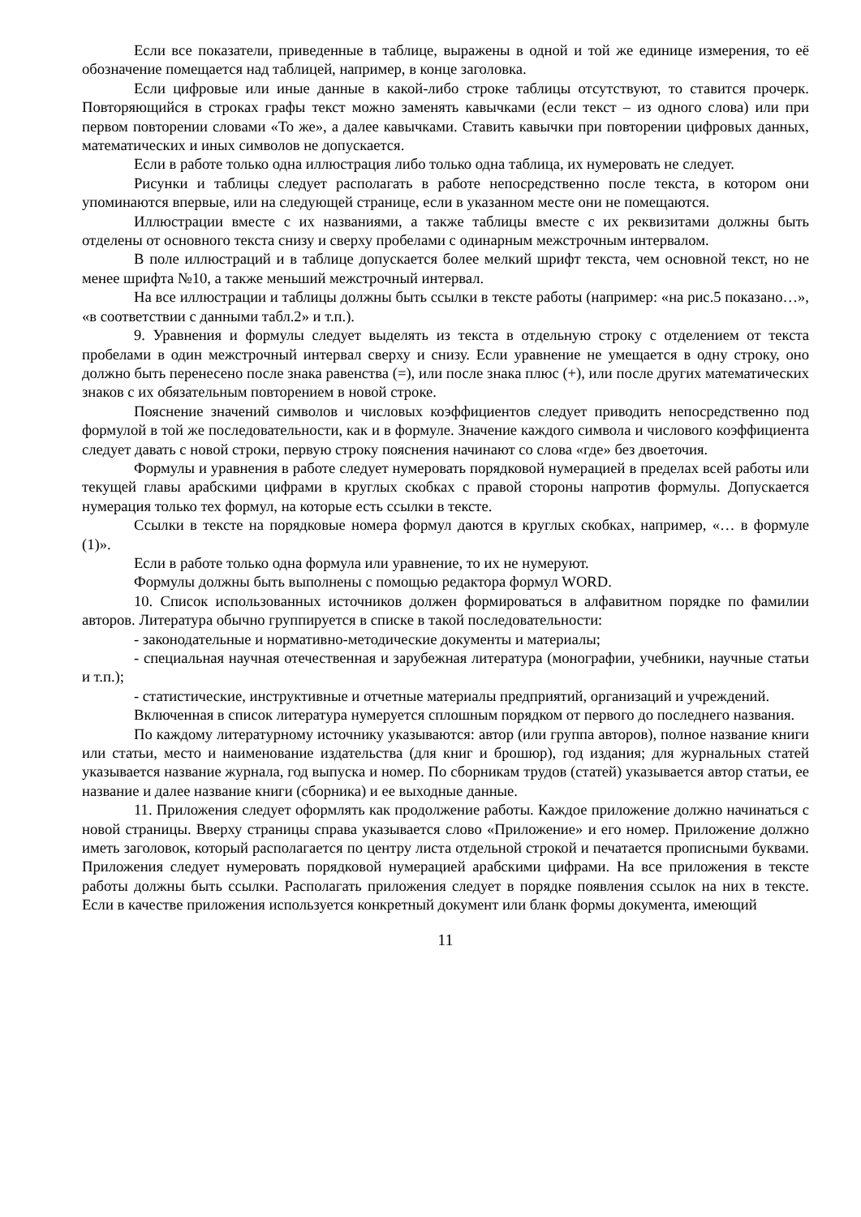Если все показатели, приведенные в таблице, выражены в одной и той же единице измерения, то её обозначение помещается над таблицей, например, в конце заголовка.
Если цифровые или иные данные в какой-либо строке таблицы отсутствуют, то ставится прочерк. Повторяющийся в строках графы текст можно заменять кавычками (если текст – из одного слова) или при первом повторении словами «То же», а далее кавычками. Ставить кавычки при повторении цифровых данных, математических и иных символов не допускается.
Если в работе только одна иллюстрация либо только одна таблица, их нумеровать не следует.
Рисунки и таблицы следует располагать в работе непосредственно после текста, в котором они упоминаются впервые, или на следующей странице, если в указанном месте они не помещаются.
Иллюстрации вместе с их названиями, а также таблицы вместе с их реквизитами должны быть отделены от основного текста снизу и сверху пробелами с одинарным межстрочным интервалом.
В поле иллюстраций и в таблице допускается более мелкий шрифт текста, чем основной текст, но не менее шрифта №10, а также меньший межстрочный интервал.
На все иллюстрации и таблицы должны быть ссылки в тексте работы (например: «на рис.5 показано…», «в соответствии с данными табл.2» и т.п.).
9. Уравнения и формулы следует выделять из текста в отдельную строку с отделением от текста пробелами в один межстрочный интервал сверху и снизу. Если уравнение не умещается в одну строку, оно должно быть перенесено после знака равенства (=), или после знака плюс (+), или после других математических знаков с их обязательным повторением в новой строке.
Пояснение значений символов и числовых коэффициентов следует приводить непосредственно под формулой в той же последовательности, как и в формуле. Значение каждого символа и числового коэффициента следует давать с новой строки, первую строку пояснения начинают со слова «где» без двоеточия.
Формулы и уравнения в работе следует нумеровать порядковой нумерацией в пределах всей работы или текущей главы арабскими цифрами в круглых скобках с правой стороны напротив формулы. Допускается нумерация только тех формул, на которые есть ссылки в тексте.
Ссылки в тексте на порядковые номера формул даются в круглых скобках, например, «… в формуле (1)».
Если в работе только одна формула или уравнение, то их не нумеруют.
Формулы должны быть выполнены с помощью редактора формул WORD.
10. Список использованных источников должен формироваться в алфавитном порядке по фамилии авторов. Литература обычно группируется в списке в такой последовательности:
- законодательные и нормативно-методические документы и материалы;
- специальная научная отечественная и зарубежная литература (монографии, учебники, научные статьи и т.п.);
- статистические, инструктивные и отчетные материалы предприятий, организаций и учреждений.
Включенная в список литература нумеруется сплошным порядком от первого до последнего названия.
По каждому литературному источнику указываются: автор (или группа авторов), полное название книги или статьи, место и наименование издательства (для книг и брошюр), год издания; для журнальных статей указывается название журнала, год выпуска и номер. По сборникам трудов (статей) указывается автор статьи, ее название и далее название книги (сборника) и ее выходные данные.
11. Приложения следует оформлять как продолжение работы. Каждое приложение должно начинаться с новой страницы. Вверху страницы справа указывается слово «Приложение» и его номер. Приложение должно иметь заголовок, который располагается по центру листа отдельной строкой и печатается прописными буквами. Приложения следует нумеровать порядковой нумерацией арабскими цифрами. На все приложения в тексте работы должны быть ссылки. Располагать приложения следует в порядке появления ссылок на них в тексте. Если в качестве приложения используется конкретный документ или бланк формы документа, имеющий
11